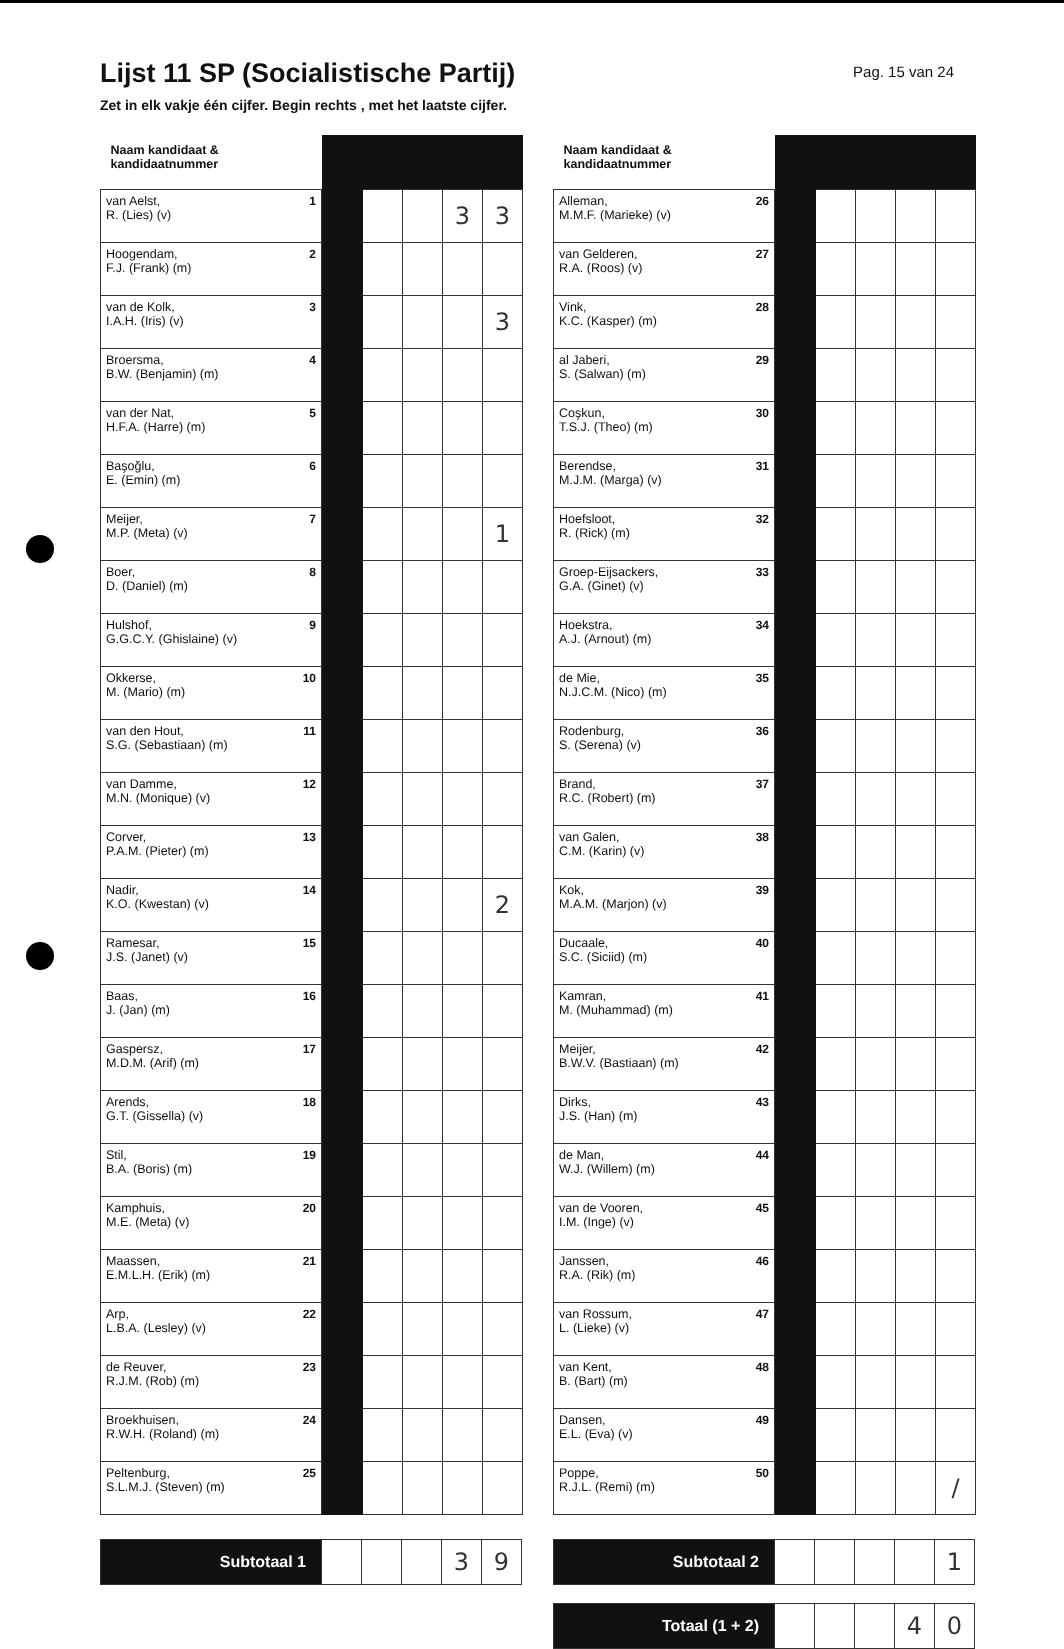Lijst 11 SP (Socialistische Partij)
Pag. 15 van 24
Zet in elk vakje één cijfer. Begin rechts , met het laatste cijfer.
| Naam kandidaat & kandidaatnummer | | | | | |
| --- | --- | --- | --- | --- | --- |
| 1 van Aelst, R. (Lies) (v) | | | | 3 | 3 |
| 2 Hoogendam, F.J. (Frank) (m) | | | | | |
| 3 van de Kolk, I.A.H. (Iris) (v) | | | | | 3 |
| 4 Broersma, B.W. (Benjamin) (m) | | | | | |
| 5 van der Nat, H.F.A. (Harre) (m) | | | | | |
| 6 Başoğlu, E. (Emin) (m) | | | | | |
| 7 Meijer, M.P. (Meta) (v) | | | | | 1 |
| 8 Boer, D. (Daniel) (m) | | | | | |
| 9 Hulshof, G.G.C.Y. (Ghislaine) (v) | | | | | |
| 10 Okkerse, M. (Mario) (m) | | | | | |
| 11 van den Hout, S.G. (Sebastiaan) (m) | | | | | |
| 12 van Damme, M.N. (Monique) (v) | | | | | |
| 13 Corver, P.A.M. (Pieter) (m) | | | | | |
| 14 Nadir, K.O. (Kwestan) (v) | | | | | 2 |
| 15 Ramesar, J.S. (Janet) (v) | | | | | |
| 16 Baas, J. (Jan) (m) | | | | | |
| 17 Gaspersz, M.D.M. (Arif) (m) | | | | | |
| 18 Arends, G.T. (Gissella) (v) | | | | | |
| 19 Stil, B.A. (Boris) (m) | | | | | |
| 20 Kamphuis, M.E. (Meta) (v) | | | | | |
| 21 Maassen, E.M.L.H. (Erik) (m) | | | | | |
| 22 Arp, L.B.A. (Lesley) (v) | | | | | |
| 23 de Reuver, R.J.M. (Rob) (m) | | | | | |
| 24 Broekhuisen, R.W.H. (Roland) (m) | | | | | |
| 25 Peltenburg, S.L.M.J. (Steven) (m) | | | | | |
| Subtotaal 1 | | | | 3 | 9 |
| Naam kandidaat & kandidaatnummer | | | | | |
| --- | --- | --- | --- | --- | --- |
| 26 Alleman, M.M.F. (Marieke) (v) | | | | | |
| 27 van Gelderen, R.A. (Roos) (v) | | | | | |
| 28 Vink, K.C. (Kasper) (m) | | | | | |
| 29 al Jaberi, S. (Salwan) (m) | | | | | |
| 30 Coşkun, T.S.J. (Theo) (m) | | | | | |
| 31 Berendse, M.J.M. (Marga) (v) | | | | | |
| 32 Hoefsloot, R. (Rick) (m) | | | | | |
| 33 Groep-Eijsackers, G.A. (Ginet) (v) | | | | | |
| 34 Hoekstra, A.J. (Arnout) (m) | | | | | |
| 35 de Mie, N.J.C.M. (Nico) (m) | | | | | |
| 36 Rodenburg, S. (Serena) (v) | | | | | |
| 37 Brand, R.C. (Robert) (m) | | | | | |
| 38 van Galen, C.M. (Karin) (v) | | | | | |
| 39 Kok, M.A.M. (Marjon) (v) | | | | | |
| 40 Ducaale, S.C. (Siciid) (m) | | | | | |
| 41 Kamran, M. (Muhammad) (m) | | | | | |
| 42 Meijer, B.W.V. (Bastiaan) (m) | | | | | |
| 43 Dirks, J.S. (Han) (m) | | | | | |
| 44 de Man, W.J. (Willem) (m) | | | | | |
| 45 van de Vooren, I.M. (Inge) (v) | | | | | |
| 46 Janssen, R.A. (Rik) (m) | | | | | |
| 47 van Rossum, L. (Lieke) (v) | | | | | |
| 48 van Kent, B. (Bart) (m) | | | | | |
| 49 Dansen, E.L. (Eva) (v) | | | | | |
| 50 Poppe, R.J.L. (Remi) (m) | | | | | / |
| Subtotaal 2 | | | | | 1 |
| Totaal (1 + 2) | | | | 4 | 0 |